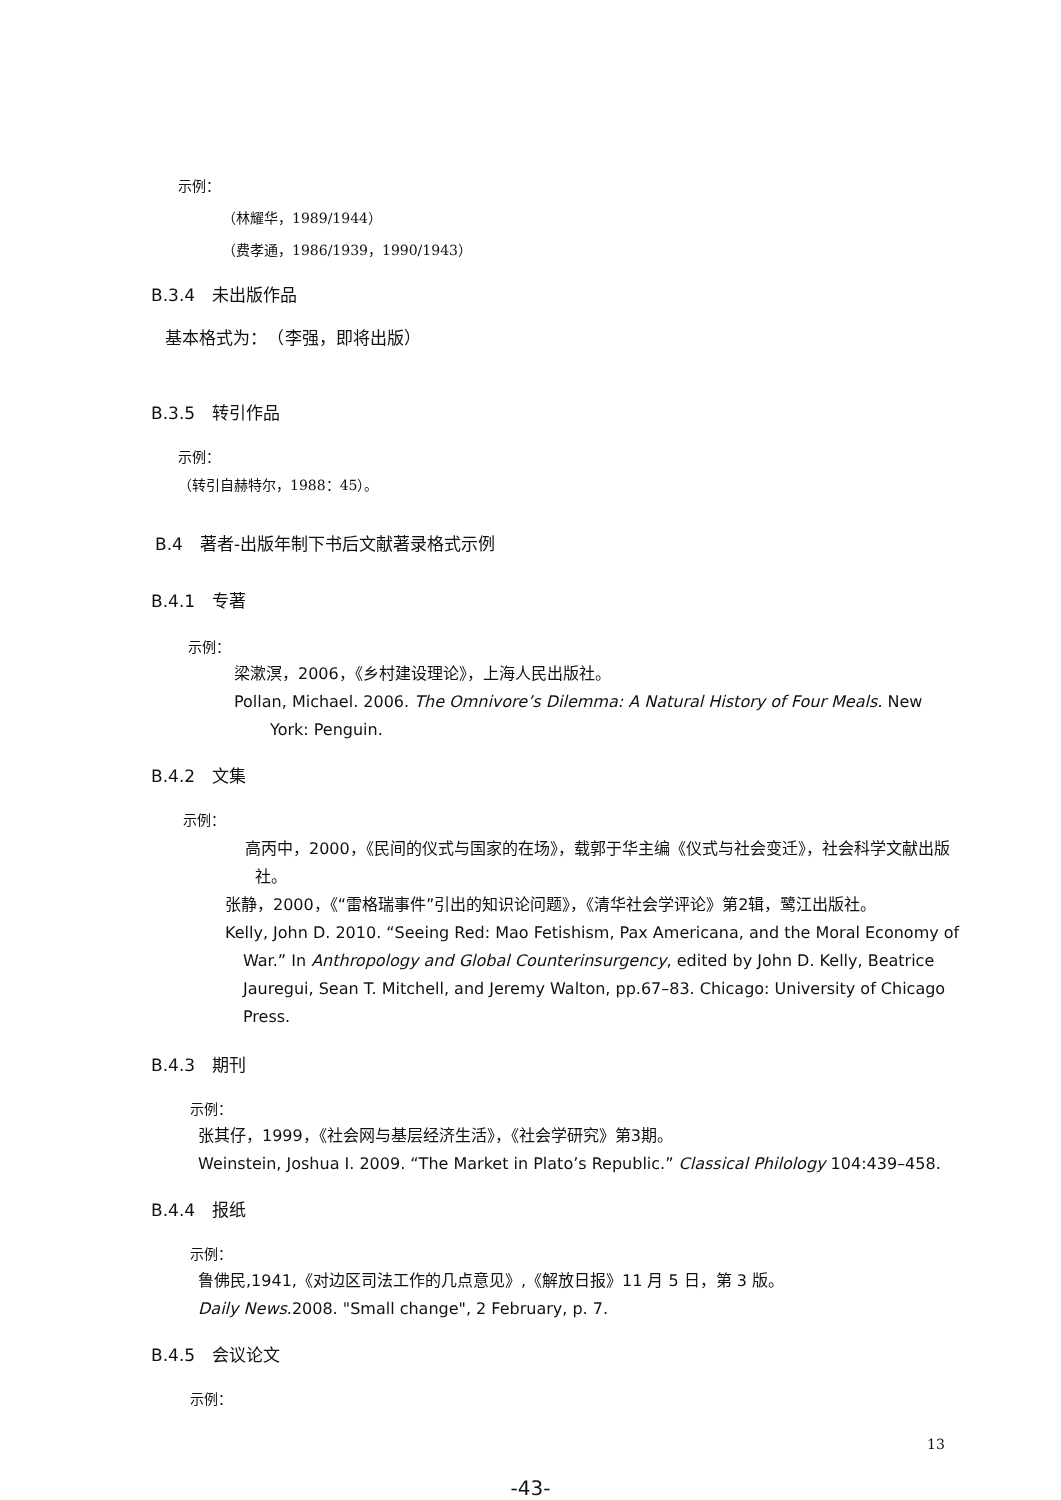示例：
（林耀华，1989/1944）
（费孝通，1986/1939，1990/1943）
B.3.4　未出版作品
基本格式为：　（李强，即将出版）
B.3.5　转引作品
示例：
（转引自赫特尔，1988：45）。
B.4　著者-出版年制下书后文献著录格式示例
B.4.1　专著
示例：
梁漱溟，2006，《乡村建设理论》，上海人民出版社。
Pollan, Michael. 2006. The Omnivore’s Dilemma: A Natural History of Four Meals. New York: Penguin.
B.4.2　文集
示例：
高丙中，2000，《民间的仪式与国家的在场》，载郭于华主编《仪式与社会变迁》，社会科学文献出版社。
张静，2000，《“雷格瑞事件”引出的知识论问题》，《清华社会学评论》第2辑，鹭江出版社。
Kelly, John D. 2010. “Seeing Red: Mao Fetishism, Pax Americana, and the Moral Economy of War.” In Anthropology and Global Counterinsurgency, edited by John D. Kelly, Beatrice Jauregui, Sean T. Mitchell, and Jeremy Walton, pp.67–83. Chicago: University of Chicago Press.
B.4.3　期刊
示例：
张其仔，1999，《社会网与基层经济生活》，《社会学研究》第3期。
Weinstein, Joshua I. 2009. “The Market in Plato’s Republic.” Classical Philology 104:439–458.
B.4.4　报纸
示例：
鲁佛民,1941,《对边区司法工作的几点意见》,《解放日报》11 月 5 日，第 3 版。
Daily News.2008. "Small change", 2 February, p. 7.
B.4.5　会议论文
示例：
13
-43-